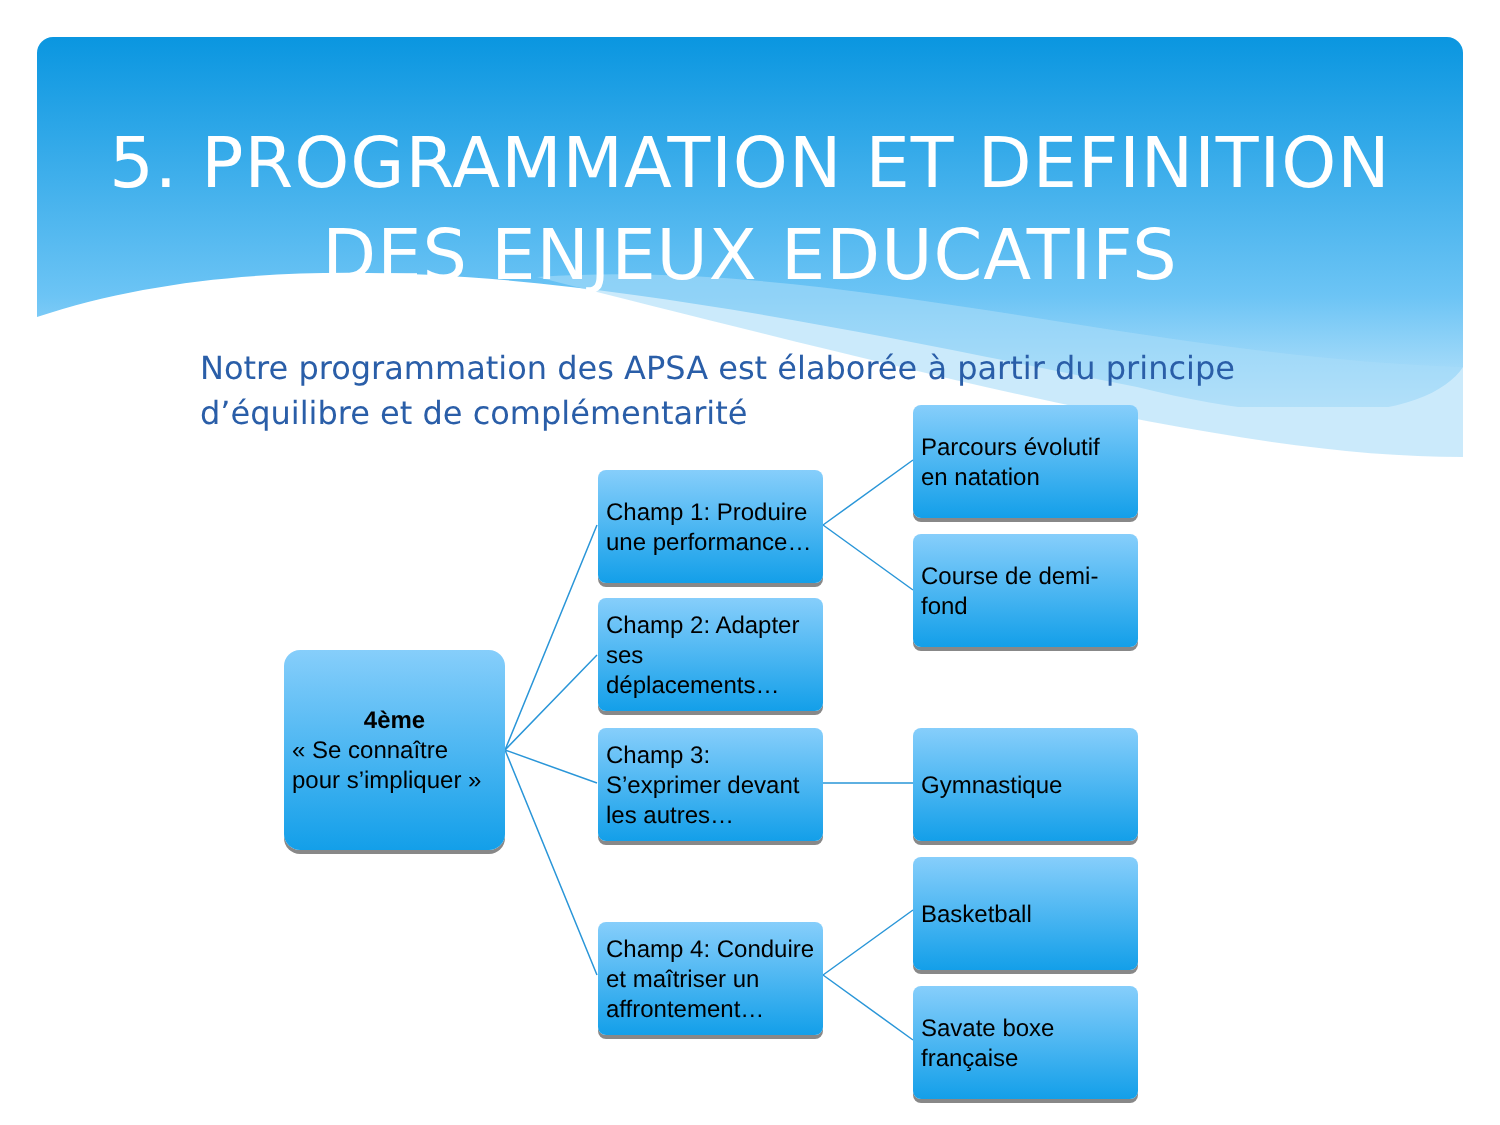5. PROGRAMMATION ET DEFINITION
DES ENJEUX EDUCATIFS
Notre programmation des APSA est élaborée à partir du principe d’équilibre et de complémentarité
4ème
« Se connaître pour s’impliquer »
Champ 1: Produire une performance…
Champ 2: Adapter ses déplacements…
Champ 3: S’exprimer devant les autres…
Champ 4: Conduire et maîtriser un affrontement…
Parcours évolutif en natation
Course de demi-fond
Gymnastique
Basketball
Savate boxe française